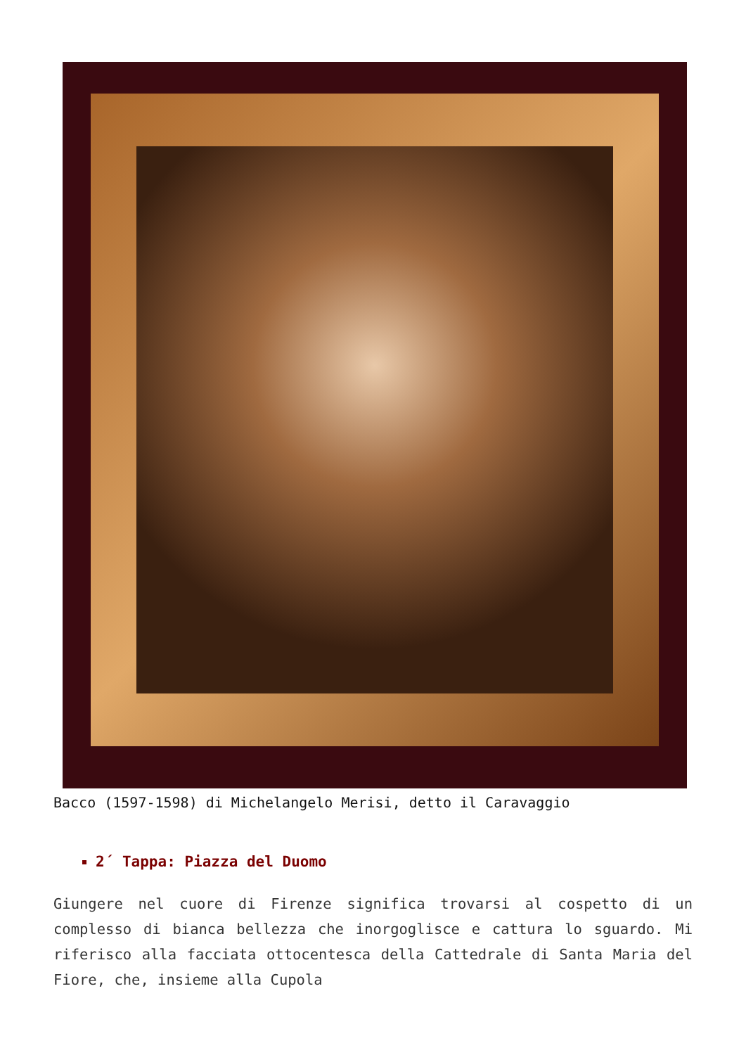Bacco (1597-1598) di Michelangelo Merisi, detto il Caravaggio
2´ Tappa: Piazza del Duomo
Giungere nel cuore di Firenze significa trovarsi al cospetto di un complesso di bianca bellezza che inorgoglisce e cattura lo sguardo. Mi riferisco alla facciata ottocentesca della Cattedrale di Santa Maria del Fiore, che, insieme alla Cupola